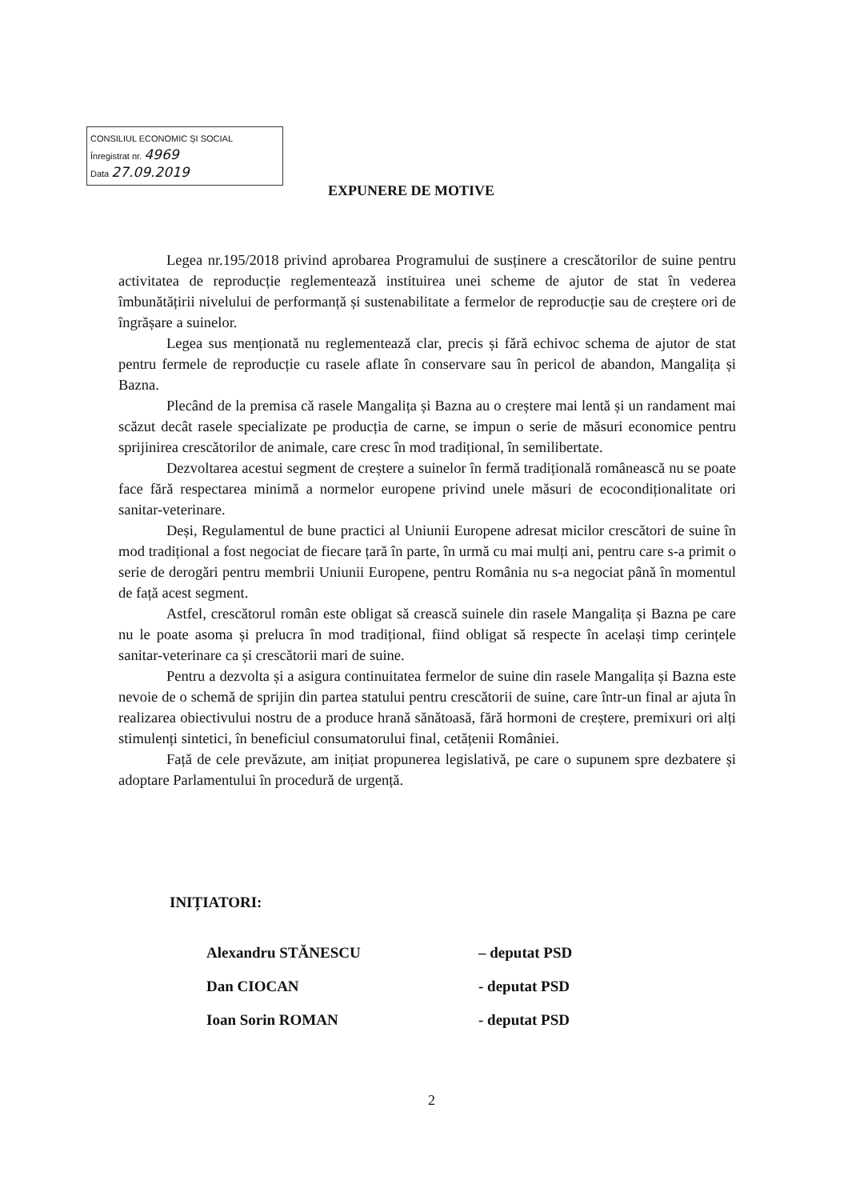CONSILIUL ECONOMIC ȘI SOCIAL
Înregistrat nr. 4969
Data 27.09.2019
EXPUNERE DE MOTIVE
Legea nr.195/2018 privind aprobarea Programului de susținere a crescătorilor de suine pentru activitatea de reproducție reglementează instituirea unei scheme de ajutor de stat în vederea îmbunătățirii nivelului de performanță și sustenabilitate a fermelor de reproducție sau de creștere ori de îngrășare a suinelor.
Legea sus menționată nu reglementează clar, precis și fără echivoc schema de ajutor de stat pentru fermele de reproducție cu rasele aflate în conservare sau în pericol de abandon, Mangalița și Bazna.
Plecând de la premisa că rasele Mangalița și Bazna au o creștere mai lentă și un randament mai scăzut decât rasele specializate pe producția de carne, se impun o serie de măsuri economice pentru sprijinirea crescătorilor de animale, care cresc în mod tradițional, în semilibertate.
Dezvoltarea acestui segment de creștere a suinelor în fermă tradițională românească nu se poate face fără respectarea minimă a normelor europene privind unele măsuri de ecocondiționalitate ori sanitar-veterinare.
Deși, Regulamentul de bune practici al Uniunii Europene adresat micilor crescători de suine în mod tradițional a fost negociat de fiecare țară în parte, în urmă cu mai mulți ani, pentru care s-a primit o serie de derogări pentru membrii Uniunii Europene, pentru România nu s-a negociat până în momentul de față acest segment.
Astfel, crescătorul român este obligat să crească suinele din rasele Mangalița și Bazna pe care nu le poate asoma și prelucra în mod tradițional, fiind obligat să respecte în același timp cerințele sanitar-veterinare ca și crescătorii mari de suine.
Pentru a dezvolta și a asigura continuitatea fermelor de suine din rasele Mangalița și Bazna este nevoie de o schemă de sprijin din partea statului pentru crescătorii de suine, care într-un final ar ajuta în realizarea obiectivului nostru de a produce hrană sănătoasă, fără hormoni de creștere, premixuri ori alți stimulenți sintetici, în beneficiul consumatorului final, cetățenii României.
Față de cele prevăzute, am inițiat propunerea legislativă, pe care o supunem spre dezbatere și adoptare Parlamentului în procedură de urgență.
INIȚIATORI:
| Alexandru STĂNESCU | – deputat PSD |
| Dan CIOCAN | - deputat PSD |
| Ioan Sorin ROMAN | - deputat PSD |
2